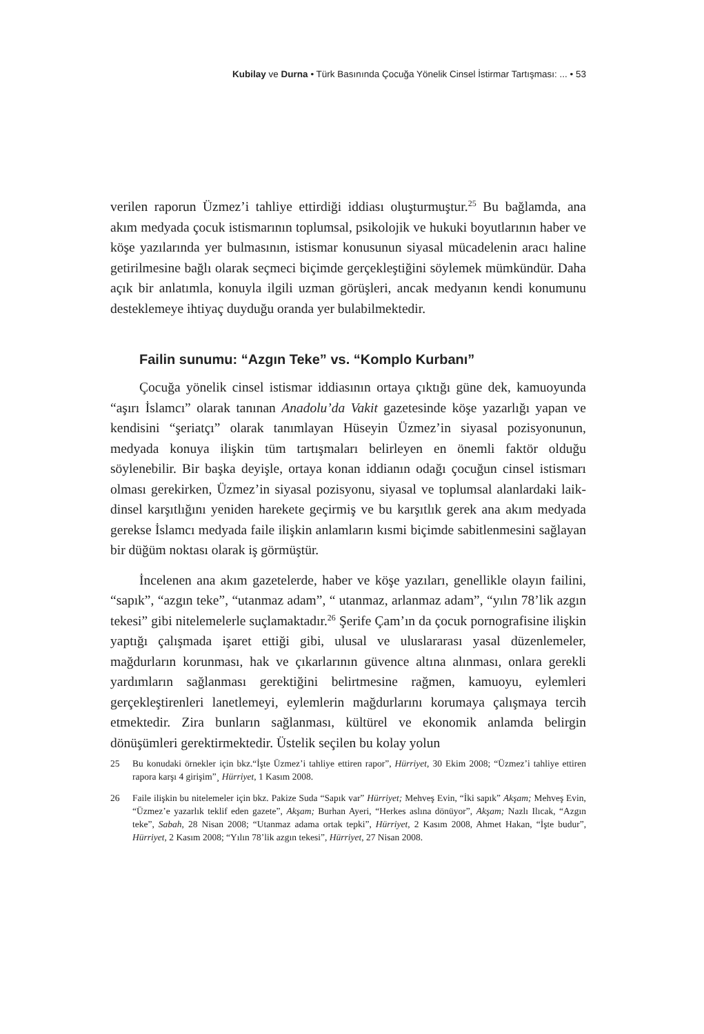Kubilay ve Durna • Türk Basınında Çocuğa Yönelik Cinsel İstirmar Tartışması: ... • 53
verilen raporun Üzmez’i tahliye ettirdiği iddiası oluşturmuştur.<sup>25</sup> Bu bağlamda, ana akım medyada çocuk istismarının toplumsal, psikolojik ve hukuki boyutlarının haber ve köşe yazılarında yer bulmasının, istismar konusunun siyasal mücadelenin aracı haline getirilmesine bağlı olarak seçmeci biçimde gerçekleştiğini söylemek mümkündür. Daha açık bir anlatımla, konuyla ilgili uzman görüşleri, ancak medyanın kendi konumunu desteklemeye ihtiyaç duyduğu oranda yer bulabilmektedir.
Failin sunumu: “Azgın Teke” vs. “Komplo Kurbanı”
Çocuğa yönelik cinsel istismar iddiasının ortaya çıktığı güne dek, kamuoyunda “aşırı İslamcı” olarak tanınan Anadolu’da Vakit gazetesinde köşe yazarlığı yapan ve kendisini “şeriatçı” olarak tanımlayan Hüseyin Üzmez’in siyasal pozisyonunun, medyada konuya ilişkin tüm tartışmaları belirleyen en önemli faktör olduğu söylenebilir. Bir başka deyişle, ortaya konan iddianın odağı çocuğun cinsel istismarı olması gerekirken, Üzmez’in siyasal pozisyonu, siyasal ve toplumsal alanlardaki laik-dinsel karşıtlığını yeniden harekete geçirmiş ve bu karşıtlık gerek ana akım medyada gerekse İslamcı medyada faile ilişkin anlamların kısmi biçimde sabitlenmesini sağlayan bir düğüm noktası olarak iş görmüştür.
İncelenen ana akım gazetelerde, haber ve köşe yazıları, genellikle olayın failini, “sapık”, “azgın teke”, “utanmaz adam”, “ utanmaz, arlanmaz adam”, “yılın 78’lik azgın tekesi” gibi nitelemelerle suçlamaktadır.<sup>26</sup> Şerife Çam’ın da çocuk pornografisine ilişkin yaptığı çalışmada işaret ettiği gibi, ulusal ve uluslararası yasal düzenlemeler, mağdurların korunması, hak ve çıkarlarının güvence altına alınması, onlara gerekli yardımların sağlanması gerektiğini belirtmesine rağmen, kamuoyu, eylemleri gerçekleştirenleri lanetlemeyi, eylemlerin mağdurlarını korumaya çalışmaya tercih etmektedir. Zira bunların sağlanması, kültürel ve ekonomik anlamda belirgin dönüşümleri gerektirmektedir. Üstelik seçilen bu kolay yolun
25 Bu konudaki örnekler için bkz.“İşte Üzmez’i tahliye ettiren rapor”, Hürriyet, 30 Ekim 2008; “Üzmez’i tahliye ettiren rapora karşı 4 girişim”¸ Hürriyet, 1 Kasım 2008.
26 Faile ilişkin bu nitelemeler için bkz. Pakize Suda “Sapık var” Hürriyet; Mehveş Evin, “İki sapık” Akşam; Mehveş Evin, “Üzmez’e yazarlık teklif eden gazete”, Akşam; Burhan Ayeri, “Herkes aslına dönüyor”, Akşam; Nazlı Ilıcak, “Azgın teke”, Sabah, 28 Nisan 2008; “Utanmaz adama ortak tepki”, Hürriyet, 2 Kasım 2008, Ahmet Hakan, “İşte budur”, Hürriyet, 2 Kasım 2008; “Yılın 78’lik azgın tekesi”, Hürriyet, 27 Nisan 2008.